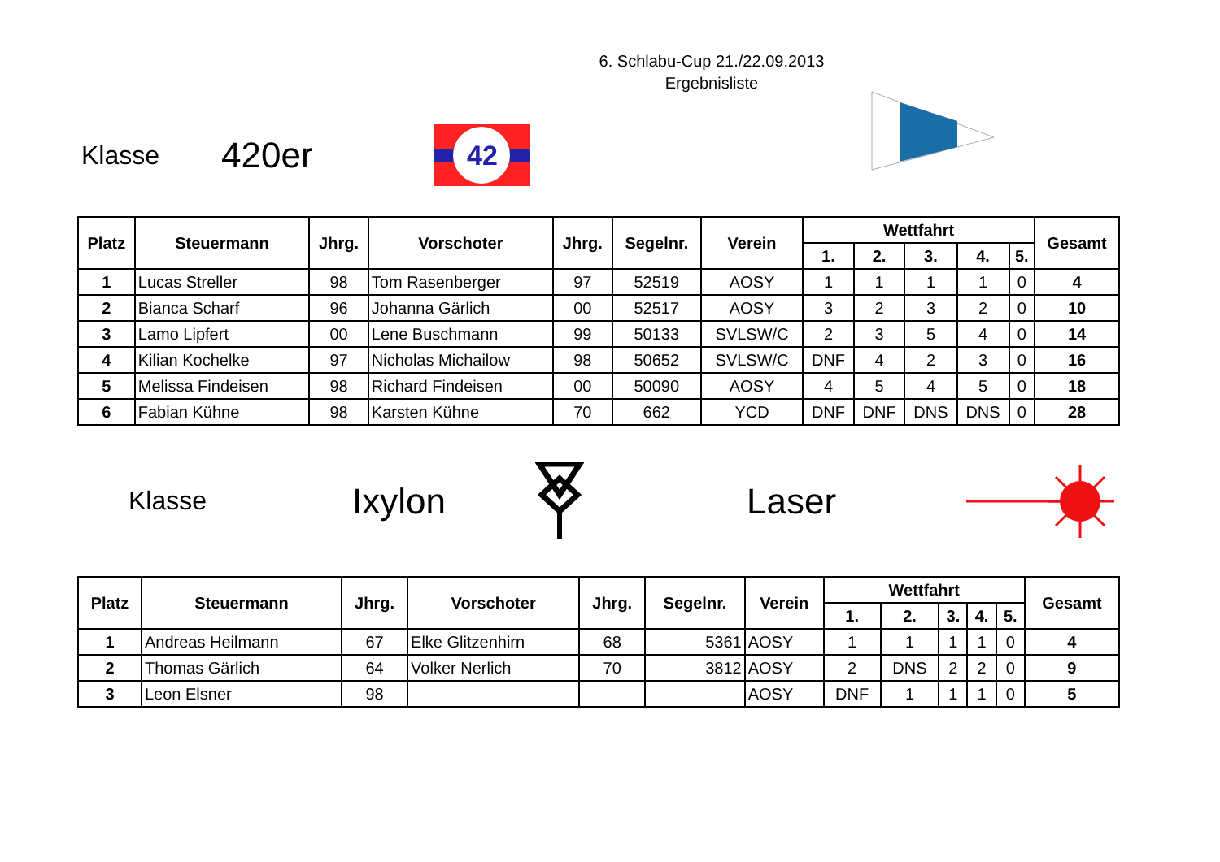6. Schlabu-Cup 21./22.09.2013
Ergebnisliste
Klasse
420er
42
| Platz | Steuermann | Jhrg. | Vorschoter | Jhrg. | Segelnr. | Verein | Wettfahrt | | | | | Gesamt |
| --- | --- | --- | --- | --- | --- | --- | --- | --- | --- | --- | --- | --- |
| | | | | | | | 1. | 2. | 3. | 4. | 5. | |
| 1 | Lucas Streller | 98 | Tom Rasenberger | 97 | 52519 | AOSY | 1 | 1 | 1 | 1 | 0 | 4 |
| 2 | Bianca Scharf | 96 | Johanna Gärlich | 00 | 52517 | AOSY | 3 | 2 | 3 | 2 | 0 | 10 |
| 3 | Lamo Lipfert | 00 | Lene Buschmann | 99 | 50133 | SVLSW/C | 2 | 3 | 5 | 4 | 0 | 14 |
| 4 | Kilian Kochelke | 97 | Nicholas Michailow | 98 | 50652 | SVLSW/C | DNF | 4 | 2 | 3 | 0 | 16 |
| 5 | Melissa Findeisen | 98 | Richard Findeisen | 00 | 50090 | AOSY | 4 | 5 | 4 | 5 | 0 | 18 |
| 6 | Fabian Kühne | 98 | Karsten Kühne | 70 | 662 | YCD | DNF | DNF | DNS | DNS | 0 | 28 |
Klasse
Ixylon Laser
| Platz | Steuermann | Jhrg. | Vorschoter | Jhrg. | Segelnr. | Verein | Wettfahrt | | | | | Gesamt |
| --- | --- | --- | --- | --- | --- | --- | --- | --- | --- | --- | --- | --- |
| | | | | | | | 1. | 2. | 3. | 4. | 5. | |
| 1 | Andreas Heilmann | 67 | Elke Glitzenhirn | 68 | 5361 | AOSY | 1 | 1 | 1 | 1 | 0 | 4 |
| 2 | Thomas Gärlich | 64 | Volker Nerlich | 70 | 3812 | AOSY | 2 | DNS | 2 | 2 | 0 | 9 |
| 3 | Leon Elsner | 98 | | | | AOSY | DNF | 1 | 1 | 1 | 0 | 5 |